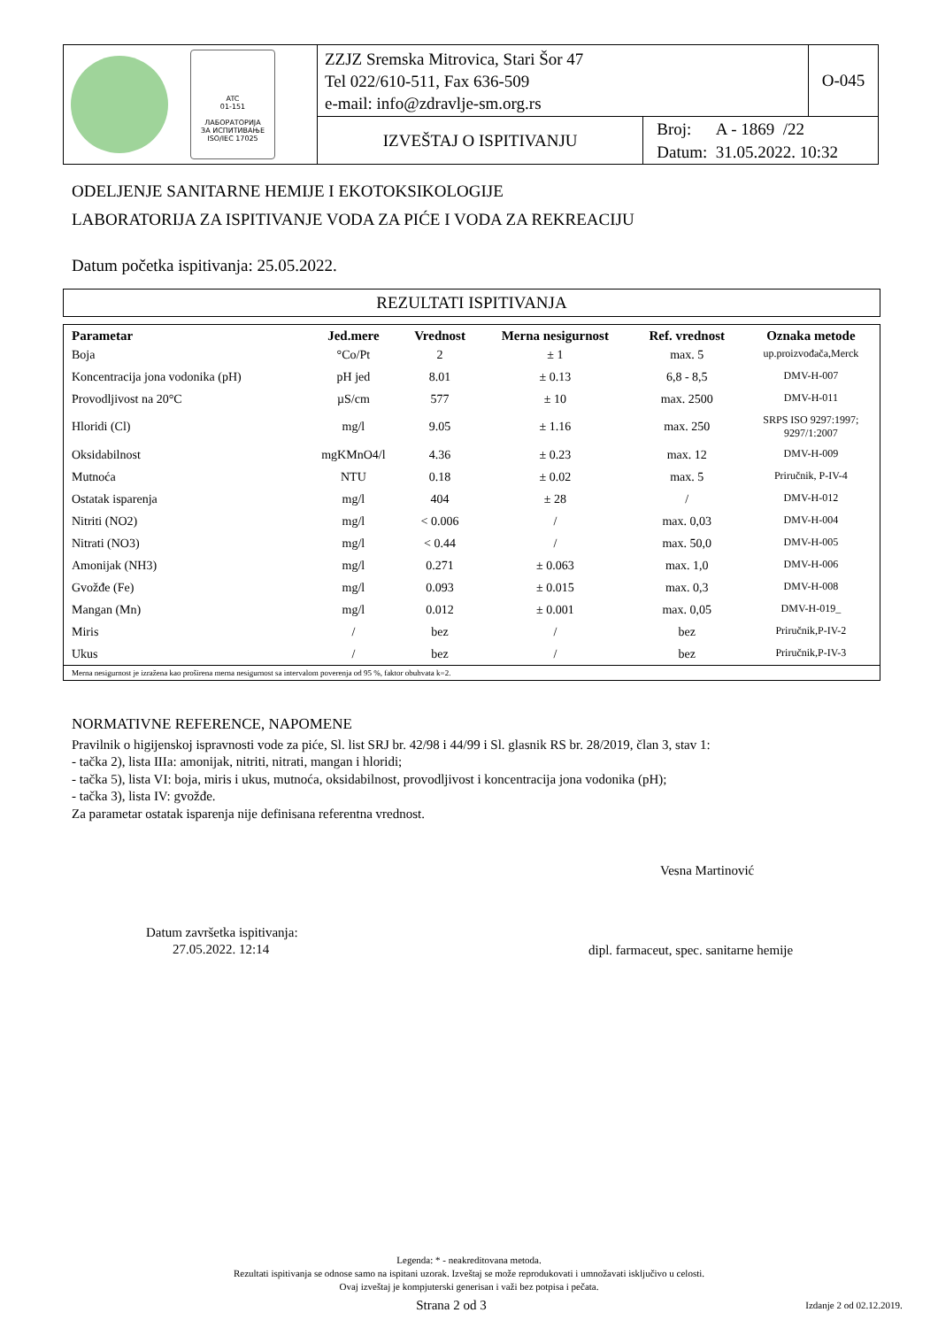| ATC 01-151 ЛАБОРАТОРИЈА ЗА ИСПИТИВАЊЕ ISO/IEC 17025 | ZZJZ Sremska Mitrovica, Stari Šor 47 Tel 022/610-511, Fax 636-509 e-mail: info@zdravlje-sm.org.rs | | O-045 |
| | IZVEŠTAJ O ISPITIVANJU | Broj: A - 1869 /22 Datum: 31.05.2022. 10:32 | |
ODELJENJE SANITARNE HEMIJE I EKOTOKSIKOLOGIJE
LABORATORIJA ZA ISPITIVANJE VODA ZA PIĆE I VODA ZA REKREACIJU
Datum početka ispitivanja: 25.05.2022.
REZULTATI ISPITIVANJA
| Parametar | Jed.mere | Vrednost | Merna nesigurnost | Ref. vrednost | Oznaka metode |
| --- | --- | --- | --- | --- | --- |
| Boja | °Co/Pt | 2 | ± 1 | max. 5 | up.proizvođača,Merck |
| Koncentracija jona vodonika (pH) | pH jed | 8.01 | ± 0.13 | 6,8 - 8,5 | DMV-H-007 |
| Provodljivost na 20°C | µS/cm | 577 | ± 10 | max. 2500 | DMV-H-011 |
| Hloridi (Cl) | mg/l | 9.05 | ± 1.16 | max. 250 | SRPS ISO 9297:1997; 9297/1:2007 |
| Oksidabilnost | mgKMnO4/l | 4.36 | ± 0.23 | max. 12 | DMV-H-009 |
| Mutnoća | NTU | 0.18 | ± 0.02 | max. 5 | Priručnik, P-IV-4 |
| Ostatak isparenja | mg/l | 404 | ± 28 | / | DMV-H-012 |
| Nitriti (NO2) | mg/l | < 0.006 | / | max. 0,03 | DMV-H-004 |
| Nitrati (NO3) | mg/l | < 0.44 | / | max. 50,0 | DMV-H-005 |
| Amonijak (NH3) | mg/l | 0.271 | ± 0.063 | max. 1,0 | DMV-H-006 |
| Gvožđe (Fe) | mg/l | 0.093 | ± 0.015 | max. 0,3 | DMV-H-008 |
| Mangan (Mn) | mg/l | 0.012 | ± 0.001 | max. 0,05 | DMV-H-019_ |
| Miris | / | bez | / | bez | Priručnik,P-IV-2 |
| Ukus | / | bez | / | bez | Priručnik,P-IV-3 |
| Merna nesigurnost je izražena kao proširena merna nesigurnost sa intervalom poverenja od 95 %, faktor obuhvata k=2. | | | | | |
NORMATIVNE REFERENCE, NAPOMENE
Pravilnik o higijenskoj ispravnosti vode za piće, Sl. list SRJ br. 42/98 i 44/99 i Sl. glasnik RS br. 28/2019, član 3, stav 1:
- tačka 2), lista IIIa: amonijak, nitriti, nitrati, mangan i hloridi;
- tačka 5), lista VI: boja, miris i ukus, mutnoća, oksidabilnost, provodljivost i koncentracija jona vodonika (pH);
- tačka 3), lista IV: gvožđe.
Za parametar ostatak isparenja nije definisana referentna vrednost.
Vesna Martinović
Datum završetka ispitivanja:
27.05.2022. 12:14
dipl. farmaceut, spec. sanitarne hemije
Legenda: * - neakreditovana metoda.
Rezultati ispitivanja se odnose samo na ispitani uzorak. Izveštaj se može reprodukovati i umnožavati isključivo u celosti.
Ovaj izveštaj je kompjuterski generisan i važi bez potpisa i pečata.
Strana 2 od 3 Izdanje 2 od 02.12.2019.